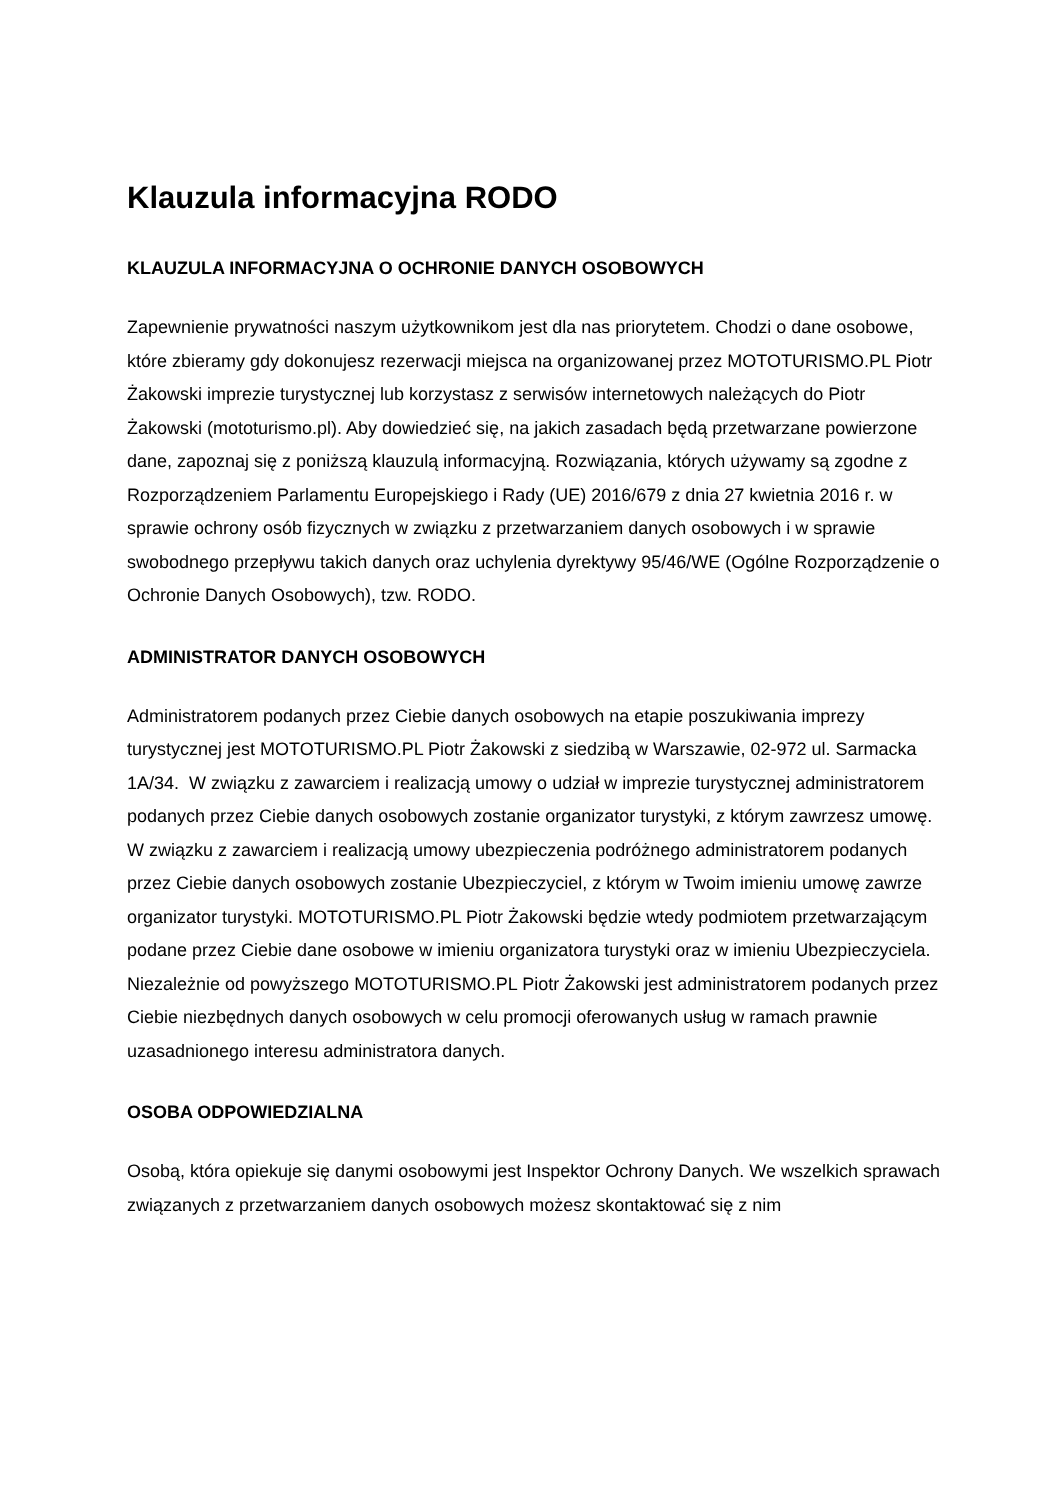Klauzula informacyjna RODO
KLAUZULA INFORMACYJNA O OCHRONIE DANYCH OSOBOWYCH
Zapewnienie prywatności naszym użytkownikom jest dla nas priorytetem. Chodzi o dane osobowe, które zbieramy gdy dokonujesz rezerwacji miejsca na organizowanej przez MOTOTURISMO.PL Piotr Żakowski imprezie turystycznej lub korzystasz z serwisów internetowych należących do Piotr Żakowski (mototurismo.pl). Aby dowiedzieć się, na jakich zasadach będą przetwarzane powierzone dane, zapoznaj się z poniższą klauzulą informacyjną. Rozwiązania, których używamy są zgodne z Rozporządzeniem Parlamentu Europejskiego i Rady (UE) 2016/679 z dnia 27 kwietnia 2016 r. w sprawie ochrony osób fizycznych w związku z przetwarzaniem danych osobowych i w sprawie swobodnego przepływu takich danych oraz uchylenia dyrektywy 95/46/WE (Ogólne Rozporządzenie o Ochronie Danych Osobowych), tzw. RODO.
ADMINISTRATOR DANYCH OSOBOWYCH
Administratorem podanych przez Ciebie danych osobowych na etapie poszukiwania imprezy turystycznej jest MOTOTURISMO.PL Piotr Żakowski z siedzibą w Warszawie, 02-972 ul. Sarmacka 1A/34. W związku z zawarciem i realizacją umowy o udział w imprezie turystycznej administratorem podanych przez Ciebie danych osobowych zostanie organizator turystyki, z którym zawrzesz umowę. W związku z zawarciem i realizacją umowy ubezpieczenia podróżnego administratorem podanych przez Ciebie danych osobowych zostanie Ubezpieczyciel, z którym w Twoim imieniu umowę zawrze organizator turystyki. MOTOTURISMO.PL Piotr Żakowski będzie wtedy podmiotem przetwarzającym podane przez Ciebie dane osobowe w imieniu organizatora turystyki oraz w imieniu Ubezpieczyciela. Niezależnie od powyższego MOTOTURISMO.PL Piotr Żakowski jest administratorem podanych przez Ciebie niezbędnych danych osobowych w celu promocji oferowanych usług w ramach prawnie uzasadnionego interesu administratora danych.
OSOBA ODPOWIEDZIALNA
Osobą, która opiekuje się danymi osobowymi jest Inspektor Ochrony Danych. We wszelkich sprawach związanych z przetwarzaniem danych osobowych możesz skontaktować się z nim